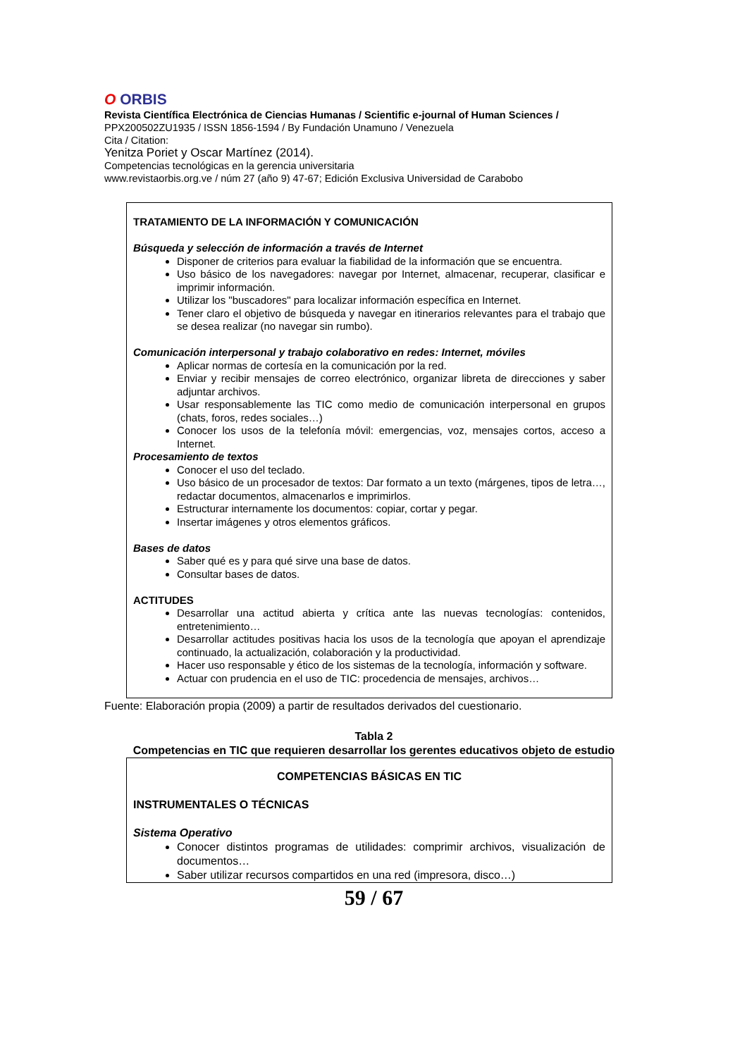O ORBIS
Revista Científica Electrónica de Ciencias Humanas / Scientific e-journal of Human Sciences /
PPX200502ZU1935 / ISSN 1856-1594 / By Fundación Unamuno / Venezuela
Cita / Citation:
Yenitza Poriet y Oscar Martínez (2014).
Competencias tecnológicas en la gerencia universitaria
www.revistaorbis.org.ve / núm 27 (año 9) 47-67; Edición Exclusiva Universidad de Carabobo
TRATAMIENTO DE LA INFORMACIÓN Y COMUNICACIÓN
Búsqueda y selección de información a través de Internet
Disponer de criterios para evaluar la fiabilidad de la información que se encuentra.
Uso básico de los navegadores: navegar por Internet, almacenar, recuperar, clasificar e imprimir información.
Utilizar los "buscadores" para localizar información específica en Internet.
Tener claro el objetivo de búsqueda y navegar en itinerarios relevantes para el trabajo que se desea realizar (no navegar sin rumbo).
Comunicación interpersonal y trabajo colaborativo en redes: Internet, móviles
Aplicar normas de cortesía en la comunicación por la red.
Enviar y recibir mensajes de correo electrónico, organizar libreta de direcciones y saber adjuntar archivos.
Usar responsablemente las TIC como medio de comunicación interpersonal en grupos (chats, foros, redes sociales…)
Conocer los usos de la telefonía móvil: emergencias, voz, mensajes cortos, acceso a Internet.
Procesamiento de textos
Conocer el uso del teclado.
Uso básico de un procesador de textos: Dar formato a un texto (márgenes, tipos de letra…, redactar documentos, almacenarlos e imprimirlos.
Estructurar internamente los documentos: copiar, cortar y pegar.
Insertar imágenes y otros elementos gráficos.
Bases de datos
Saber qué es y para qué sirve una base de datos.
Consultar bases de datos.
ACTITUDES
Desarrollar una actitud abierta y crítica ante las nuevas tecnologías: contenidos, entretenimiento…
Desarrollar actitudes positivas hacia los usos de la tecnología que apoyan el aprendizaje continuado, la actualización, colaboración y la productividad.
Hacer uso responsable y ético de los sistemas de la tecnología, información y software.
Actuar con prudencia en el uso de TIC: procedencia de mensajes, archivos…
Fuente: Elaboración propia (2009) a partir de resultados derivados del cuestionario.
Tabla 2
Competencias en TIC que requieren desarrollar los gerentes educativos objeto de estudio
COMPETENCIAS BÁSICAS EN TIC
INSTRUMENTALES O TÉCNICAS
Sistema Operativo
Conocer distintos programas de utilidades: comprimir archivos, visualización de documentos…
Saber utilizar recursos compartidos en una red (impresora, disco…)
59 / 67